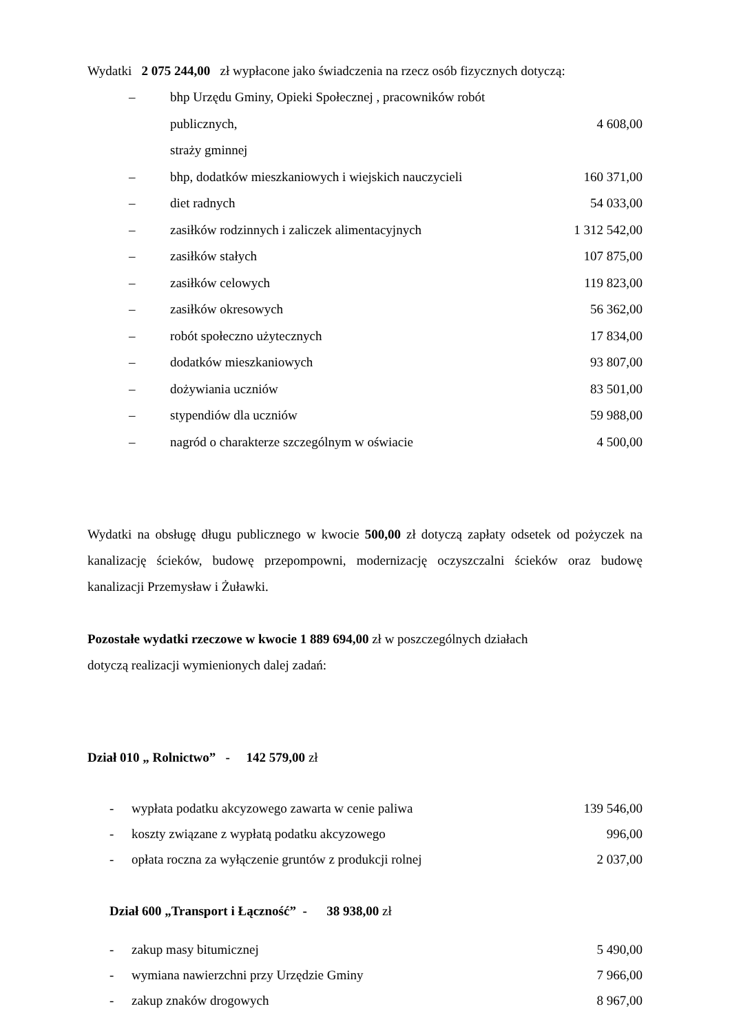Wydatki 2 075 244,00 zł wypłacone jako świadczenia na rzecz osób fizycznych dotyczą:
– bhp Urzędu Gminy, Opieki Społecznej , pracowników robót publicznych,
straży gminnej
4 608,00
– bhp, dodatków mieszkaniowych i wiejskich nauczycieli 160 371,00
– diet radnych 54 033,00
– zasiłków rodzinnych i zaliczek alimentacyjnych 1 312 542,00
– zasiłków stałych 107 875,00
– zasiłków celowych 119 823,00
– zasiłków okresowych 56 362,00
– robót społeczno użytecznych 17 834,00
– dodatków mieszkaniowych 93 807,00
– dożywiania uczniów 83 501,00
– stypendiów dla uczniów 59 988,00
– nagród o charakterze szczególnym w oświacie 4 500,00
Wydatki na obsługę długu publicznego w kwocie 500,00 zł dotyczą zapłaty odsetek od pożyczek na kanalizację ścieków, budowę przepompowni, modernizację oczyszczalni ścieków oraz budowę kanalizacji Przemysław i Żuławki.
Pozostałe wydatki rzeczowe w kwocie 1 889 694,00 zł w poszczególnych działach
dotyczą realizacji wymienionych dalej zadań:
Dział 010 „ Rolnictwo” - 142 579,00 zł
- wypłata podatku akcyzowego zawarta w cenie paliwa 139 546,00
- koszty związane z wypłatą podatku akcyzowego 996,00
- opłata roczna za wyłączenie gruntów z produkcji rolnej 2 037,00
Dział 600 „Transport i Łączność” - 38 938,00 zł
- zakup masy bitumicznej 5 490,00
- wymiana nawierzchni przy Urzędzie Gminy 7 966,00
- zakup znaków drogowych 8 967,00